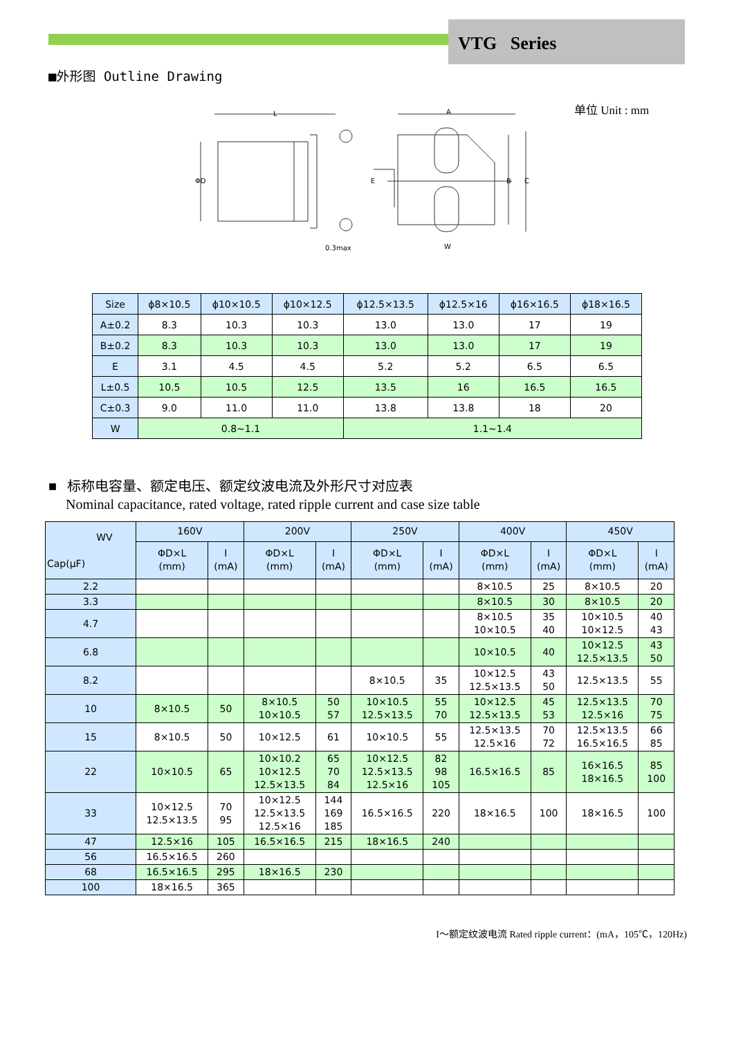VTG Series
■外形图 Outline Drawing
单位 Unit : mm
L
ΦD
A
E
B
C
W
0.3max
| Size | ϕ8×10.5 | ϕ10×10.5 | ϕ10×12.5 | ϕ12.5×13.5 | ϕ12.5×16 | ϕ16×16.5 | ϕ18×16.5 |
| --- | --- | --- | --- | --- | --- | --- | --- |
| A±0.2 | 8.3 | 10.3 | 10.3 | 13.0 | 13.0 | 17 | 19 |
| B±0.2 | 8.3 | 10.3 | 10.3 | 13.0 | 13.0 | 17 | 19 |
| E | 3.1 | 4.5 | 4.5 | 5.2 | 5.2 | 6.5 | 6.5 |
| L±0.5 | 10.5 | 10.5 | 12.5 | 13.5 | 16 | 16.5 | 16.5 |
| C±0.3 | 9.0 | 11.0 | 11.0 | 13.8 | 13.8 | 18 | 20 |
| W | 0.8~1.1 | | | 1.1~1.4 | | | |
■ 标称电容量、额定电压、额定纹波电流及外形尺寸对应表
Nominal capacitance, rated voltage, rated ripple current and case size table
| WV Cap(μF) | 160V | | 200V | | 250V | | 400V | | 450V | |
| --- | --- | --- | --- | --- | --- | --- | --- | --- | --- | --- |
| | ΦD×L (mm) | I (mA) | ΦD×L (mm) | I (mA) | ΦD×L (mm) | I (mA) | ΦD×L (mm) | I (mA) | ΦD×L (mm) | I (mA) |
| 2.2 | | | | | | | 8×10.5 | 25 | 8×10.5 | 20 |
| 3.3 | | | | | | | 8×10.5 | 30 | 8×10.5 | 20 |
| 4.7 | | | | | | | 8×10.5 10×10.5 | 35 40 | 10×10.5 10×12.5 | 40 43 |
| 6.8 | | | | | | | 10×10.5 | 40 | 10×12.5 12.5×13.5 | 43 50 |
| 8.2 | | | | | 8×10.5 | 35 | 10×12.5 12.5×13.5 | 43 50 | 12.5×13.5 | 55 |
| 10 | 8×10.5 | 50 | 8×10.5 10×10.5 | 50 57 | 10×10.5 12.5×13.5 | 55 70 | 10×12.5 12.5×13.5 | 45 53 | 12.5×13.5 12.5×16 | 70 75 |
| 15 | 8×10.5 | 50 | 10×12.5 | 61 | 10×10.5 | 55 | 12.5×13.5 12.5×16 | 70 72 | 12.5×13.5 16.5×16.5 | 66 85 |
| 22 | 10×10.5 | 65 | 10×10.2 10×12.5 12.5×13.5 | 65 70 84 | 10×12.5 12.5×13.5 12.5×16 | 82 98 105 | 16.5×16.5 | 85 | 16×16.5 18×16.5 | 85 100 |
| 33 | 10×12.5 12.5×13.5 | 70 95 | 10×12.5 12.5×13.5 12.5×16 | 144 169 185 | 16.5×16.5 | 220 | 18×16.5 | 100 | 18×16.5 | 100 |
| 47 | 12.5×16 | 105 | 16.5×16.5 | 215 | 18×16.5 | 240 | | | | |
| 56 | 16.5×16.5 | 260 | | | | | | | | |
| 68 | 16.5×16.5 | 295 | 18×16.5 | 230 | | | | | | |
| 100 | 18×16.5 | 365 | | | | | | | | |
I～额定纹波电流 Rated ripple current：(mA，105℃，120Hz)